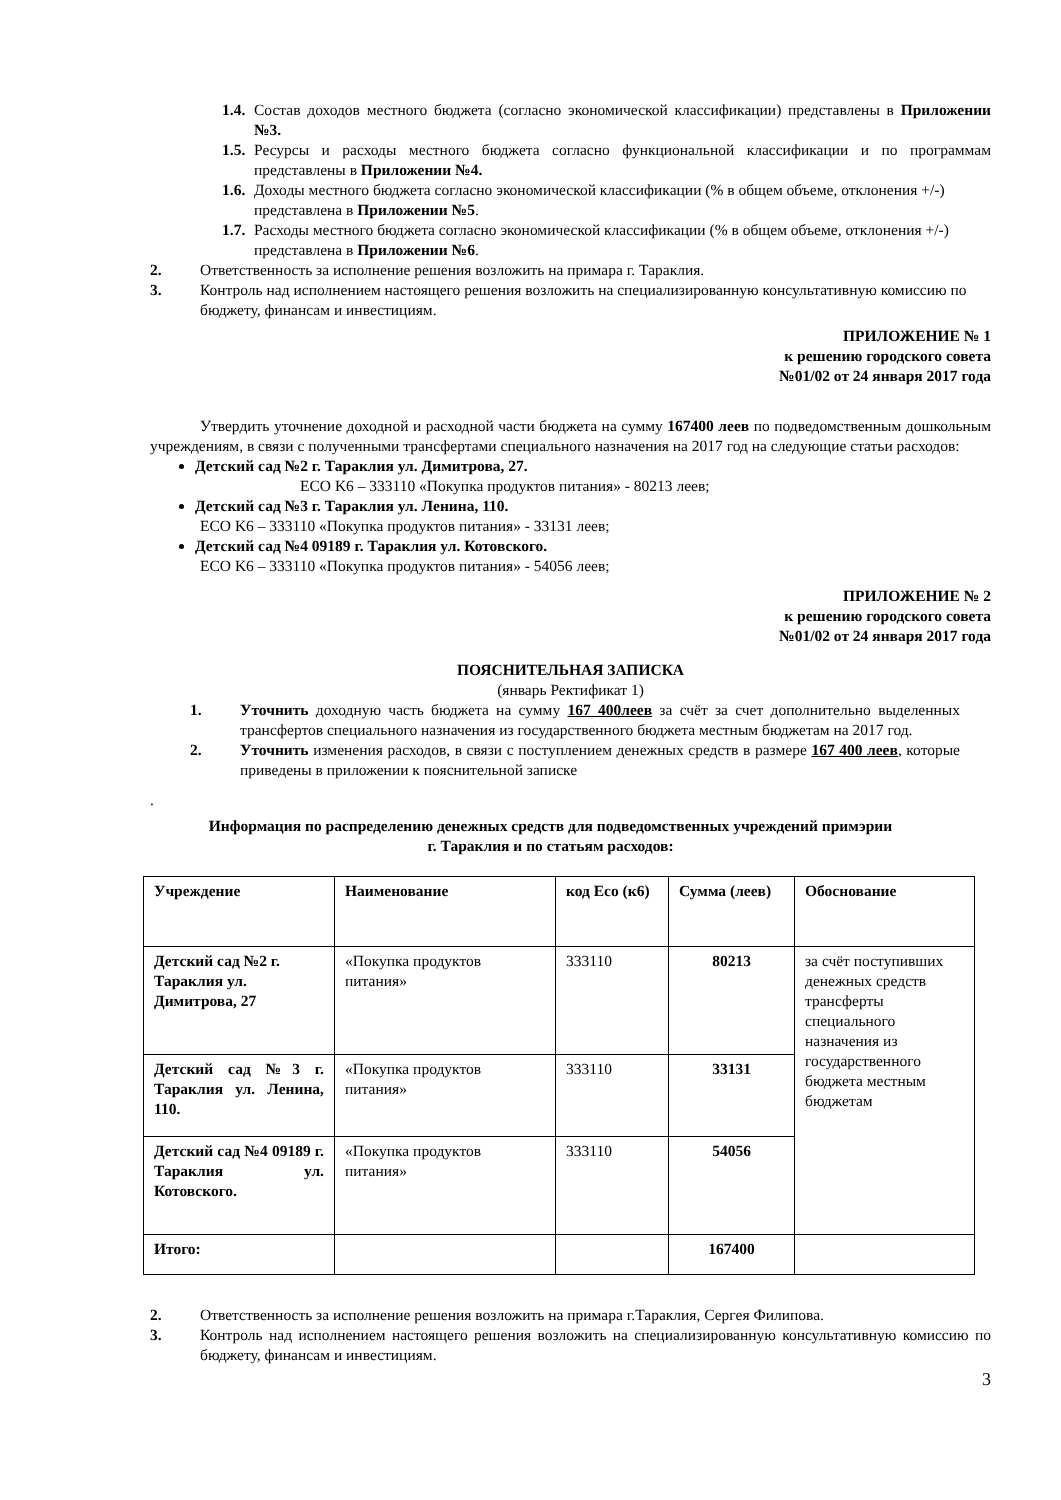1.4.
Состав доходов местного бюджета (согласно экономической классификации) представлены в Приложении №3.
1.5.
Ресурсы и расходы местного бюджета согласно функциональной классификации и по программам представлены в Приложении №4.
1.6.
Доходы местного бюджета согласно экономической классификации (% в общем объеме, отклонения +/-) представлена в Приложении №5.
1.7.
Расходы местного бюджета согласно экономической классификации (% в общем объеме, отклонения +/-) представлена в Приложении №6.
2. Ответственность за исполнение решения возложить на примара г. Тараклия.
3. Контроль над исполнением настоящего решения возложить на специализированную консультативную комиссию по бюджету, финансам и инвестициям.
ПРИЛОЖЕНИЕ № 1
к решению городского совета
№01/02 от 24 января 2017 года
Утвердить уточнение доходной и расходной части бюджета на сумму 167400 леев по подведомственным дошкольным учреждениям, в связи с полученными трансфертами специального назначения на 2017 год на следующие статьи расходов:
Детский сад №2 г. Тараклия ул. Димитрова, 27.
ECO K6 – 333110 «Покупка продуктов питания» - 80213 леев;
Детский сад №3 г. Тараклия ул. Ленина, 110.
ECO K6 – 333110 «Покупка продуктов питания» - 33131 леев;
Детский сад №4 09189 г. Тараклия ул. Котовского.
ECO K6 – 333110 «Покупка продуктов питания» - 54056 леев;
ПРИЛОЖЕНИЕ № 2
к решению городского совета
№01/02 от 24 января 2017 года
ПОЯСНИТЕЛЬНАЯ ЗАПИСКА
(январь Ректификат 1)
1. Уточнить доходную часть бюджета на сумму 167 400леев за счёт за счет дополнительно выделенных трансфертов специального назначения из государственного бюджета местным бюджетам на 2017 год.
2. Уточнить изменения расходов, в связи с поступлением денежных средств в размере 167 400 леев, которые приведены в приложении к пояснительной записке
.
Информация по распределению денежных средств для подведомственных учреждений примэрии
г. Тараклия и по статьям расходов:
| Учреждение | Наименование | код Eco (к6) | Сумма (леев) | Обоснование |
| Детский сад №2 г. Тараклия ул. Димитрова, 27 | «Покупка продуктов питания» | 333110 | 80213 | за счёт поступивших денежных средств трансферты специального назначения из государственного бюджета местным бюджетам |
| Детский сад №3 г. Тараклия ул. Ленина, 110. | «Покупка продуктов питания» | 333110 | 33131 | |
| Детский сад №4 09189 г. Тараклия ул. Котовского. | «Покупка продуктов питания» | 333110 | 54056 | |
| Итого: | | | 167400 | |
2. Ответственность за исполнение решения возложить на примара г.Тараклия, Сергея Филипова.
3. Контроль над исполнением настоящего решения возложить на специализированную консультативную комиссию по бюджету, финансам и инвестициям.
3